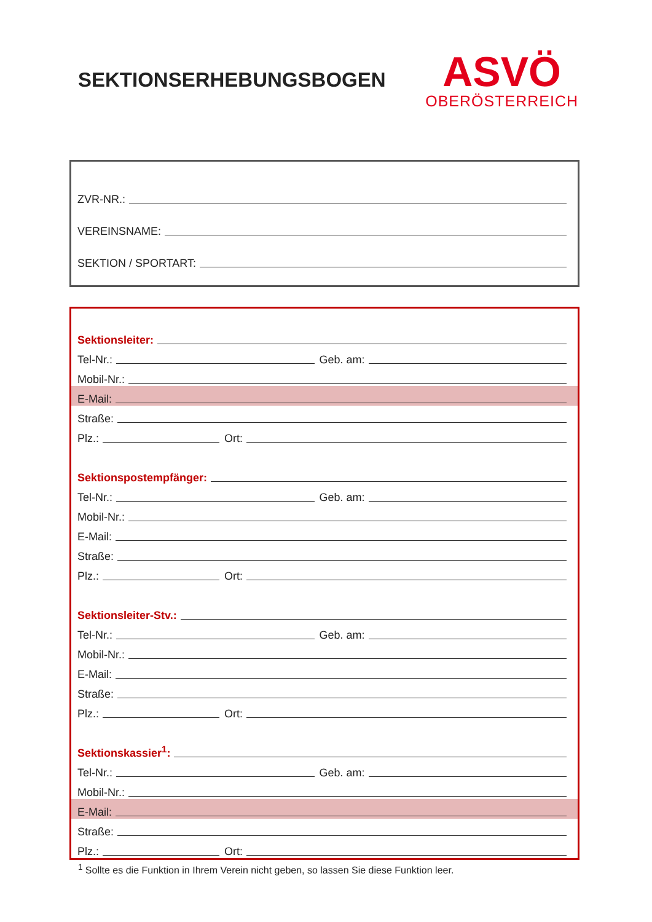SEKTIONSERHEBUNGSBOGEN
ASVÖ
OBERÖSTERREICH
ZVR-NR.:
VEREINSNAME:
SEKTION / SPORTART:
Sektionsleiter:
Tel-Nr.: Geb. am:
Mobil-Nr.:
E-Mail:
Straße:
Plz.: Ort:
Sektionspostempfänger:
Tel-Nr.: Geb. am:
Mobil-Nr.:
E-Mail:
Straße:
Plz.: Ort:
Sektionsleiter-Stv.:
Tel-Nr.: Geb. am:
Mobil-Nr.:
E-Mail:
Straße:
Plz.: Ort:
Sektionskassier<sup>1</sup>:
Tel-Nr.: Geb. am:
Mobil-Nr.:
E-Mail:
Straße:
Plz.: Ort:
<sup>1</sup> Sollte es die Funktion in Ihrem Verein nicht geben, so lassen Sie diese Funktion leer.